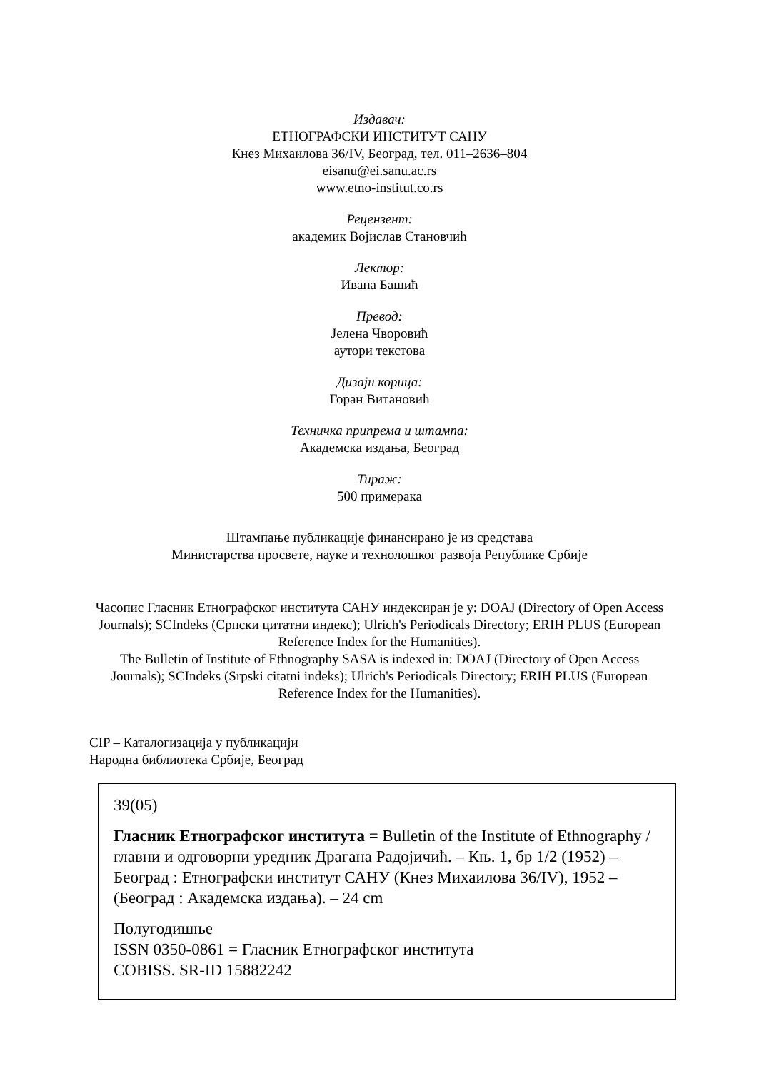Издавач:
ЕТНОГРАФСКИ ИНСТИТУТ САНУ
Кнез Михаилова 36/IV, Београд, тел. 011–2636–804
eisanu@ei.sanu.ac.rs
www.etno-institut.co.rs
Рецензент:
академик Војислав Становчић
Лектор:
Ивана Башић
Превод:
Јелена Чворовић
аутори текстова
Дизајн корица:
Горан Витановић
Техничка припрема и штампа:
Академска издања, Београд
Тираж:
500 примерака
Штампање публикације финансирано је из средстава
Министарства просвете, науке и технолошког развоја Републике Србије
Часопис Гласник Етнографског института САНУ индексиран је у: DOAJ (Directory of Open Access Journals); SCIndeks (Српски цитатни индекс); Ulrich's Periodicals Directory; ERIH PLUS (European Reference Index for the Humanities).
The Bulletin of Institute of Ethnography SASA is indexed in: DOAJ (Directory of Open Access Journals); SCIndeks (Srpski citatni indeks); Ulrich's Periodicals Directory; ERIH PLUS (European Reference Index for the Humanities).
CIP – Каталогизација у публикацији
Народна библиотека Србије, Београд
39(05)
Гласник Етнографског института = Bulletin of the Institute of Ethnography / главни и одговорни уредник Драгана Радојичић. – Књ. 1, бр 1/2 (1952) – Београд : Етнографски институт САНУ (Кнез Михаилова 36/IV), 1952 – (Београд : Академска издања). – 24 cm
Полугодишње
ISSN 0350-0861 = Гласник Етнографског института
COBISS. SR-ID 15882242